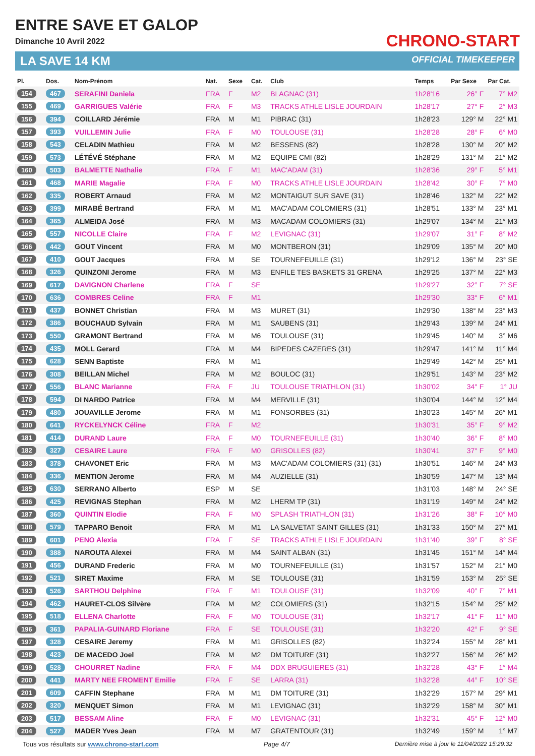ENTRE SAVE ET GALOP
Dimanche 10 Avril 2022
LA SAVE 14 KM
CHRONO-START
OFFICIAL TIMEKEEPER
| Pl. | Dos. | Nom-Prénom | Nat. | Sexe | Cat. | Club | Temps | Par Sexe | Par Cat. |
| --- | --- | --- | --- | --- | --- | --- | --- | --- | --- |
| 154 | 467 | SERAFINI Daniela | FRA | F | M2 | BLAGNAC (31) | 1h28'16 | 26° F | 7° M2 |
| 155 | 469 | GARRIGUES Valérie | FRA | F | M3 | TRACKS ATHLE LISLE JOURDAIN | 1h28'17 | 27° F | 2° M3 |
| 156 | 394 | COILLARD Jérémie | FRA | M | M1 | PIBRAC (31) | 1h28'23 | 129° M | 22° M1 |
| 157 | 393 | VUILLEMIN Julie | FRA | F | M0 | TOULOUSE (31) | 1h28'28 | 28° F | 6° M0 |
| 158 | 543 | CELADIN Mathieu | FRA | M | M2 | BESSENS (82) | 1h28'28 | 130° M | 20° M2 |
| 159 | 573 | LÉTÉVÉ Stéphane | FRA | M | M2 | EQUIPE CMI (82) | 1h28'29 | 131° M | 21° M2 |
| 160 | 503 | BALMETTE Nathalie | FRA | F | M1 | MAC'ADAM (31) | 1h28'36 | 29° F | 5° M1 |
| 161 | 468 | MARIE Magalie | FRA | F | M0 | TRACKS ATHLE LISLE JOURDAIN | 1h28'42 | 30° F | 7° M0 |
| 162 | 335 | ROBERT Arnaud | FRA | M | M2 | MONTAIGUT SUR SAVE (31) | 1h28'46 | 132° M | 22° M2 |
| 163 | 399 | MIRABÉ Bertrand | FRA | M | M1 | MAC'ADAM COLOMIERS (31) | 1h28'51 | 133° M | 23° M1 |
| 164 | 365 | ALMEIDA José | FRA | M | M3 | MACADAM COLOMIERS (31) | 1h29'07 | 134° M | 21° M3 |
| 165 | 557 | NICOLLE Claire | FRA | F | M2 | LEVIGNAC (31) | 1h29'07 | 31° F | 8° M2 |
| 166 | 442 | GOUT Vincent | FRA | M | M0 | MONTBERON (31) | 1h29'09 | 135° M | 20° M0 |
| 167 | 410 | GOUT Jacques | FRA | M | SE | TOURNEFEUILLE (31) | 1h29'12 | 136° M | 23° SE |
| 168 | 326 | QUINZONI Jerome | FRA | M | M3 | ENFILE TES BASKETS 31 GRENA | 1h29'25 | 137° M | 22° M3 |
| 169 | 617 | DAVIGNON Charlene | FRA | F | SE | | 1h29'27 | 32° F | 7° SE |
| 170 | 636 | COMBRES Celine | FRA | F | M1 | | 1h29'30 | 33° F | 6° M1 |
| 171 | 437 | BONNET Christian | FRA | M | M3 | MURET (31) | 1h29'30 | 138° M | 23° M3 |
| 172 | 386 | BOUCHAUD Sylvain | FRA | M | M1 | SAUBENS (31) | 1h29'43 | 139° M | 24° M1 |
| 173 | 550 | GRAMONT Bertrand | FRA | M | M6 | TOULOUSE (31) | 1h29'45 | 140° M | 3° M6 |
| 174 | 435 | MOLL Gerard | FRA | M | M4 | BIPEDES CAZERES (31) | 1h29'47 | 141° M | 11° M4 |
| 175 | 628 | SENN Baptiste | FRA | M | M1 | | 1h29'49 | 142° M | 25° M1 |
| 176 | 308 | BEILLAN Michel | FRA | M | M2 | BOULOC (31) | 1h29'51 | 143° M | 23° M2 |
| 177 | 556 | BLANC Marianne | FRA | F | JU | TOULOUSE TRIATHLON (31) | 1h30'02 | 34° F | 1° JU |
| 178 | 594 | DI NARDO Patrice | FRA | M | M4 | MERVILLE (31) | 1h30'04 | 144° M | 12° M4 |
| 179 | 480 | JOUAVILLE Jerome | FRA | M | M1 | FONSORBES (31) | 1h30'23 | 145° M | 26° M1 |
| 180 | 641 | RYCKELYNCK Céline | FRA | F | M2 | | 1h30'31 | 35° F | 9° M2 |
| 181 | 414 | DURAND Laure | FRA | F | M0 | TOURNEFEUILLE (31) | 1h30'40 | 36° F | 8° M0 |
| 182 | 327 | CESAIRE Laure | FRA | F | M0 | GRISOLLES (82) | 1h30'41 | 37° F | 9° M0 |
| 183 | 378 | CHAVONET Eric | FRA | M | M3 | MAC'ADAM COLOMIERS (31) (31) | 1h30'51 | 146° M | 24° M3 |
| 184 | 336 | MENTION Jerome | FRA | M | M4 | AUZIELLE (31) | 1h30'59 | 147° M | 13° M4 |
| 185 | 630 | SERRANO Alberto | ESP | M | SE | | 1h31'03 | 148° M | 24° SE |
| 186 | 425 | REVIGNAS Stephan | FRA | M | M2 | LHERM TP (31) | 1h31'19 | 149° M | 24° M2 |
| 187 | 360 | QUINTIN Elodie | FRA | F | M0 | SPLASH TRIATHLON (31) | 1h31'26 | 38° F | 10° M0 |
| 188 | 579 | TAPPARO Benoit | FRA | M | M1 | LA SALVETAT SAINT GILLES (31) | 1h31'33 | 150° M | 27° M1 |
| 189 | 601 | PENO Alexia | FRA | F | SE | TRACKS ATHLE LISLE JOURDAIN | 1h31'40 | 39° F | 8° SE |
| 190 | 388 | NAROUTA Alexei | FRA | M | M4 | SAINT ALBAN (31) | 1h31'45 | 151° M | 14° M4 |
| 191 | 456 | DURAND Frederic | FRA | M | M0 | TOURNEFEUILLE (31) | 1h31'57 | 152° M | 21° M0 |
| 192 | 521 | SIRET Maxime | FRA | M | SE | TOULOUSE (31) | 1h31'59 | 153° M | 25° SE |
| 193 | 526 | SARTHOU Delphine | FRA | F | M1 | TOULOUSE (31) | 1h32'09 | 40° F | 7° M1 |
| 194 | 462 | HAURET-CLOS Silvère | FRA | M | M2 | COLOMIERS (31) | 1h32'15 | 154° M | 25° M2 |
| 195 | 518 | ELLENA Charlotte | FRA | F | M0 | TOULOUSE (31) | 1h32'17 | 41° F | 11° M0 |
| 196 | 361 | PAPALIA-GUINARD Floriane | FRA | F | SE | TOULOUSE (31) | 1h32'20 | 42° F | 9° SE |
| 197 | 328 | CESAIRE Jeremy | FRA | M | M1 | GRISOLLES (82) | 1h32'24 | 155° M | 28° M1 |
| 198 | 423 | DE MACEDO Joel | FRA | M | M2 | DM TOITURE (31) | 1h32'27 | 156° M | 26° M2 |
| 199 | 528 | CHOURRET Nadine | FRA | F | M4 | DDX BRUGUIERES (31) | 1h32'28 | 43° F | 1° M4 |
| 200 | 441 | MARTY NEE FROMENT Emilie | FRA | F | SE | LARRA (31) | 1h32'28 | 44° F | 10° SE |
| 201 | 609 | CAFFIN Stephane | FRA | M | M1 | DM TOITURE (31) | 1h32'29 | 157° M | 29° M1 |
| 202 | 320 | MENQUET Simon | FRA | M | M1 | LEVIGNAC (31) | 1h32'29 | 158° M | 30° M1 |
| 203 | 517 | BESSAM Aline | FRA | F | M0 | LEVIGNAC (31) | 1h32'31 | 45° F | 12° M0 |
| 204 | 527 | MADER Yves Jean | FRA | M | M7 | GRATENTOUR (31) | 1h32'49 | 159° M | 1° M7 |
Tous vos résultats sur www.chrono-start.com Page 4/7 Dernière mise à jour le 11/04/2022 15:29:32